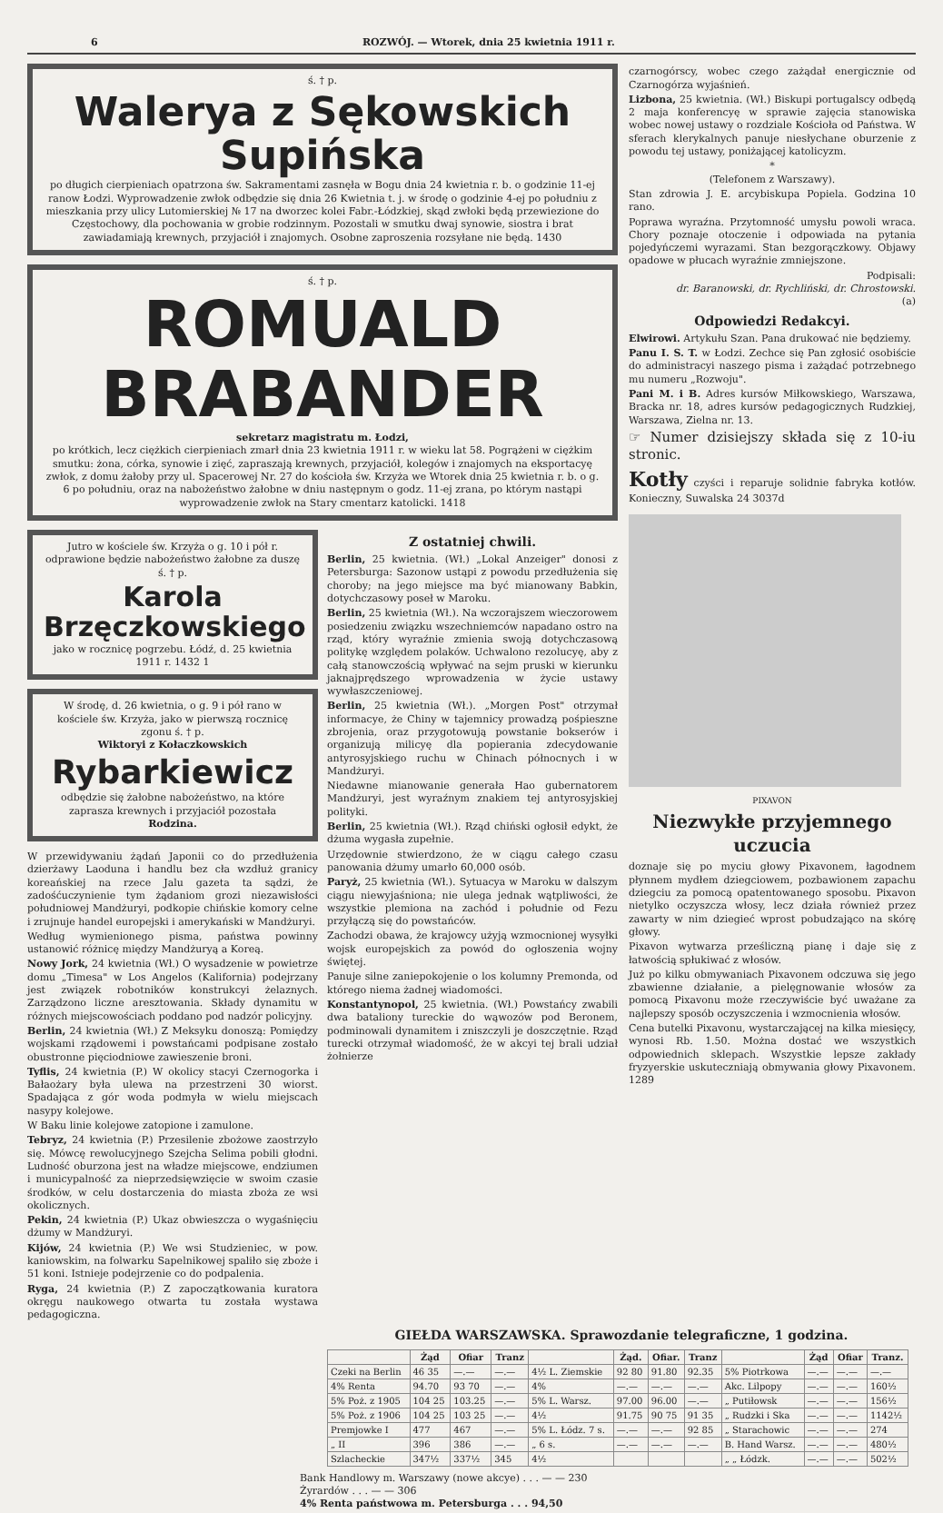6 ROZWÓJ. — Wtorek, dnia 25 kwietnia 1911 r.
ś. † p.
Walerya z Sękowskich Supińska
po długich cierpieniach opatrzona św. Sakramentami zasnęła w Bogu dnia 24 kwietnia r. b. o godzinie 11-ej ranow Łodzi. Wyprowadzenie zwłok odbędzie się dnia 26 Kwietnia t. j. w środę o godzinie 4-ej po południu z mieszkania przy ulicy Lutomierskiej № 17 na dworzec kolei Fabr.-Łódzkiej, skąd zwłoki będą przewiezione do Częstochowy, dla pochowania w grobie rodzinnym. Pozostali w smutku dwaj synowie, siostra i brat zawiadamiają krewnych, przyjaciół i znajomych. Osobne zaproszenia rozsyłane nie będą. 1430
ś. † p.
ROMUALD BRABANDER
sekretarz magistratu m. Łodzi,
po krótkich, lecz ciężkich cierpieniach zmarł dnia 23 kwietnia 1911 r. w wieku lat 58. Pogrążeni w ciężkim smutku: żona, córka, synowie i zięć, zapraszają krewnych, przyjaciół, kolegów i znajomych na eksportacyę zwłok, z domu żałoby przy ul. Spacerowej Nr. 27 do kościoła św. Krzyża we Wtorek dnia 25 kwietnia r. b. o g. 6 po południu, oraz na nabożeństwo żałobne w dniu następnym o godz. 11-ej zrana, po którym nastąpi wyprowadzenie zwłok na Stary cmentarz katolicki. 1418
Jutro w kościele św. Krzyża o g. 10 i pół r. odprawione będzie nabożeństwo żałobne za duszę ś. † p.
Karola Brzęczkowskiego
jako w rocznicę pogrzebu. Łódź, d. 25 kwietnia 1911 r. 1432 1
W środę, d. 26 kwietnia, o g. 9 i pół rano w kościele św. Krzyża, jako w pierwszą rocznicę zgonu ś. † p.
Wiktoryi z Kołaczkowskich
Rybarkiewicz
odbędzie się żałobne nabożeństwo, na które zaprasza krewnych i przyjaciół pozostała Rodzina.
W przewidywaniu żądań Japonii co do przedłużenia dzierżawy Laoduna i handlu bez cła wzdłuż granicy koreańskiej na rzece Jalu gazeta ta sądzi, że zadośćuczynienie tym żądaniom grozi niezawisłości południowej Mandżuryi, podkopie chińskie komory celne i zrujnuje handel europejski i amerykański w Mandżuryi.
Według wymienionego pisma, państwa powinny ustanowić różnicę między Mandżuryą a Koreą.
Nowy Jork, 24 kwietnia (Wł.) O wysadzenie w powietrze domu „Timesa" w Los Angelos (Kalifornia) podejrzany jest związek robotników konstrukcyi żelaznych. Zarządzono liczne aresztowania. Składy dynamitu w różnych miejscowościach poddano pod nadzór policyjny.
Berlin, 24 kwietnia (Wł.) Z Meksyku donoszą: Pomiędzy wojskami rządowemi i powstańcami podpisane zostało obustronne pięciodniowe zawieszenie broni.
Tyflis, 24 kwietnia (P.) W okolicy stacyi Czernogorka i Bałaożary była ulewa na przestrzeni 30 wiorst. Spadająca z gór woda podmyła w wielu miejscach nasypy kolejowe.
W Baku linie kolejowe zatopione i zamulone.
Tebryz, 24 kwietnia (P.) Przesilenie zbożowe zaostrzyło się. Mówcę rewolucyjnego Szejcha Selima pobili głodni. Ludność oburzona jest na władze miejscowe, endziumen i municypalność za nieprzedsięwzięcie w swoim czasie środków, w celu dostarczenia do miasta zboża ze wsi okolicznych.
Pekin, 24 kwietnia (P.) Ukaz obwieszcza o wygaśnięciu dżumy w Mandżuryi.
Kijów, 24 kwietnia (P.) We wsi Studzieniec, w pow. kaniowskim, na folwarku Sapelnikowej spaliło się zboże i 51 koni. Istnieje podejrzenie co do podpalenia.
Ryga, 24 kwietnia (P.) Z zapoczątkowania kuratora okręgu naukowego otwarta tu została wystawa pedagogiczna.
Z ostatniej chwili.
Berlin, 25 kwietnia. (Wł.) „Lokal Anzeiger" donosi z Petersburga: Sazonow ustąpi z powodu przedłużenia się choroby; na jego miejsce ma być mianowany Babkin, dotychczasowy poseł w Maroku.
Berlin, 25 kwietnia (Wł.). Na wczorajszem wieczorowem posiedzeniu związku wszechniemców napadano ostro na rząd, który wyraźnie zmienia swoją dotychczasową politykę względem polaków. Uchwalono rezolucyę, aby z całą stanowczością wpływać na sejm pruski w kierunku jaknajprędszego wprowadzenia w życie ustawy wywłaszczeniowej.
Berlin, 25 kwietnia (Wł.). „Morgen Post" otrzymał informacye, że Chiny w tajemnicy prowadzą pośpieszne zbrojenia, oraz przygotowują powstanie bokserów i organizują milicyę dla popierania zdecydowanie antyrosyjskiego ruchu w Chinach północnych i w Mandżuryi.
Niedawne mianowanie generała Hao gubernatorem Mandżuryi, jest wyraźnym znakiem tej antyrosyjskiej polityki.
Berlin, 25 kwietnia (Wł.). Rząd chiński ogłosił edykt, że dżuma wygasła zupełnie.
Urzędownie stwierdzono, że w ciągu całego czasu panowania dżumy umarło 60,000 osób.
Paryż, 25 kwietnia (Wł.). Sytuacya w Maroku w dalszym ciągu niewyjaśniona; nie ulega jednak wątpliwości, że wszystkie plemiona na zachód i południe od Fezu przyłączą się do powstańców.
Zachodzi obawa, że krajowcy użyją wzmocnionej wysyłki wojsk europejskich za powód do ogłoszenia wojny świętej.
Panuje silne zaniepokojenie o los kolumny Premonda, od którego niema żadnej wiadomości.
Konstantynopol, 25 kwietnia. (Wł.) Powstańcy zwabili dwa bataliony tureckie do wąwozów pod Beronem, podminowali dynamitem i zniszczyli je doszczętnie. Rząd turecki otrzymał wiadomość, że w akcyi tej brali udział żołnierze
czarnogórscy, wobec czego zażądał energicznie od Czarnogórza wyjaśnień.
Lizbona, 25 kwietnia. (Wł.) Biskupi portugalscy odbędą 2 maja konferencyę w sprawie zajęcia stanowiska wobec nowej ustawy o rozdziale Kościoła od Państwa. W sferach klerykalnych panuje niesłychane oburzenie z powodu tej ustawy, poniżającej katolicyzm.
*
(Telefonem z Warszawy).
Stan zdrowia J. E. arcybiskupa Popiela. Godzina 10 rano.
Poprawa wyraźna. Przytomność umysłu powoli wraca. Chory poznaje otoczenie i odpowiada na pytania pojedyńczemi wyrazami. Stan bezgorączkowy. Objawy opadowe w płucach wyraźnie zmniejszone.
Podpisali:
dr. Baranowski, dr. Rychliński, dr. Chrostowski.
(a)
Odpowiedzi Redakcyi.
Elwirowi. Artykułu Szan. Pana drukować nie będziemy.
Panu I. S. T. w Łodzi. Zechce się Pan zgłosić osobiście do administracyi naszego pisma i zażądać potrzebnego mu numeru „Rozwoju".
Pani M. i B. Adres kursów Miłkowskiego, Warszawa, Bracka nr. 18, adres kursów pedagogicznych Rudzkiej, Warszawa, Zielna nr. 13.
☞ Numer dzisiejszy składa się z 10-iu stronic.
Kotły czyści i reparuje solidnie fabryka kotłów. Konieczny, Suwalska 24 3037d
PIXAVON
Niezwykłe przyjemnego uczucia
doznaje się po myciu głowy Pixavonem, łagodnem płynnem mydłem dziegciowem, pozbawionem zapachu dziegciu za pomocą opatentowanego sposobu. Pixavon nietylko oczyszcza włosy, lecz działa również przez zawarty w nim dziegieć wprost pobudzająco na skórę głowy.
Pixavon wytwarza prześliczną pianę i daje się z łatwością spłukiwać z włosów.
Już po kilku obmywaniach Pixavonem odczuwa się jego zbawienne działanie, a pielęgnowanie włosów za pomocą Pixavonu może rzeczywiście być uważane za najlepszy sposób oczyszczenia i wzmocnienia włosów.
Cena butelki Pixavonu, wystarczającej na kilka miesięcy, wynosi Rb. 1.50. Można dostać we wszystkich odpowiednich sklepach. Wszystkie lepsze zakłady fryzyerskie uskuteczniają obmywania głowy Pixavonem. 1289
GIEŁDA WARSZAWSKA. Sprawozdanie telegraficzne, 1 godzina.
| | Żąd | Ofiar | Tranz | | Żąd. | Ofiar. | Tranz | | Żąd | Ofiar | Tranz. |
| --- | --- | --- | --- | --- | --- | --- | --- | --- | --- | --- | --- |
| Czeki na Berlin | 46 35 | —.— | —.— | 4½ L. Ziemskie | 92 80 | 91.80 | 92.35 | 5% Piotrkowa | —.— | —.— | —.— |
| 4% Renta | 94.70 | 93 70 | —.— | 4% | —.— | —.— | —.— | Akc. Lilpopy | —.— | —.— | 160½ |
| 5% Poż. z 1905 | 104 25 | 103.25 | —.— | 5% L. Warsz. | 97.00 | 96.00 | —.— | „ Putiłowsk | —.— | —.— | 156½ |
| 5% Poż. z 1906 | 104 25 | 103 25 | —.— | 4½ | 91.75 | 90 75 | 91 35 | „ Rudzki i Ska | —.— | —.— | 1142½ |
| Premjowke I | 477 | 467 | —.— | 5% L. Łódz. 7 s. | —.— | —.— | 92 85 | „ Starachowic | —.— | —.— | 274 |
| „ II | 396 | 386 | —.— | „ 6 s. | —.— | —.— | —.— | B. Hand Warsz. | —.— | —.— | 480½ |
| Szlacheckie | 347½ | 337½ | 345 | 4½ | | | | „ „ Łódzk. | —.— | —.— | 502½ |
Bank Handlowy m. Warszawy (nowe akcye) . . . — — 230
Żyrardów . . . — — 306
4% Renta państwowa m. Petersburga . . . 94,50